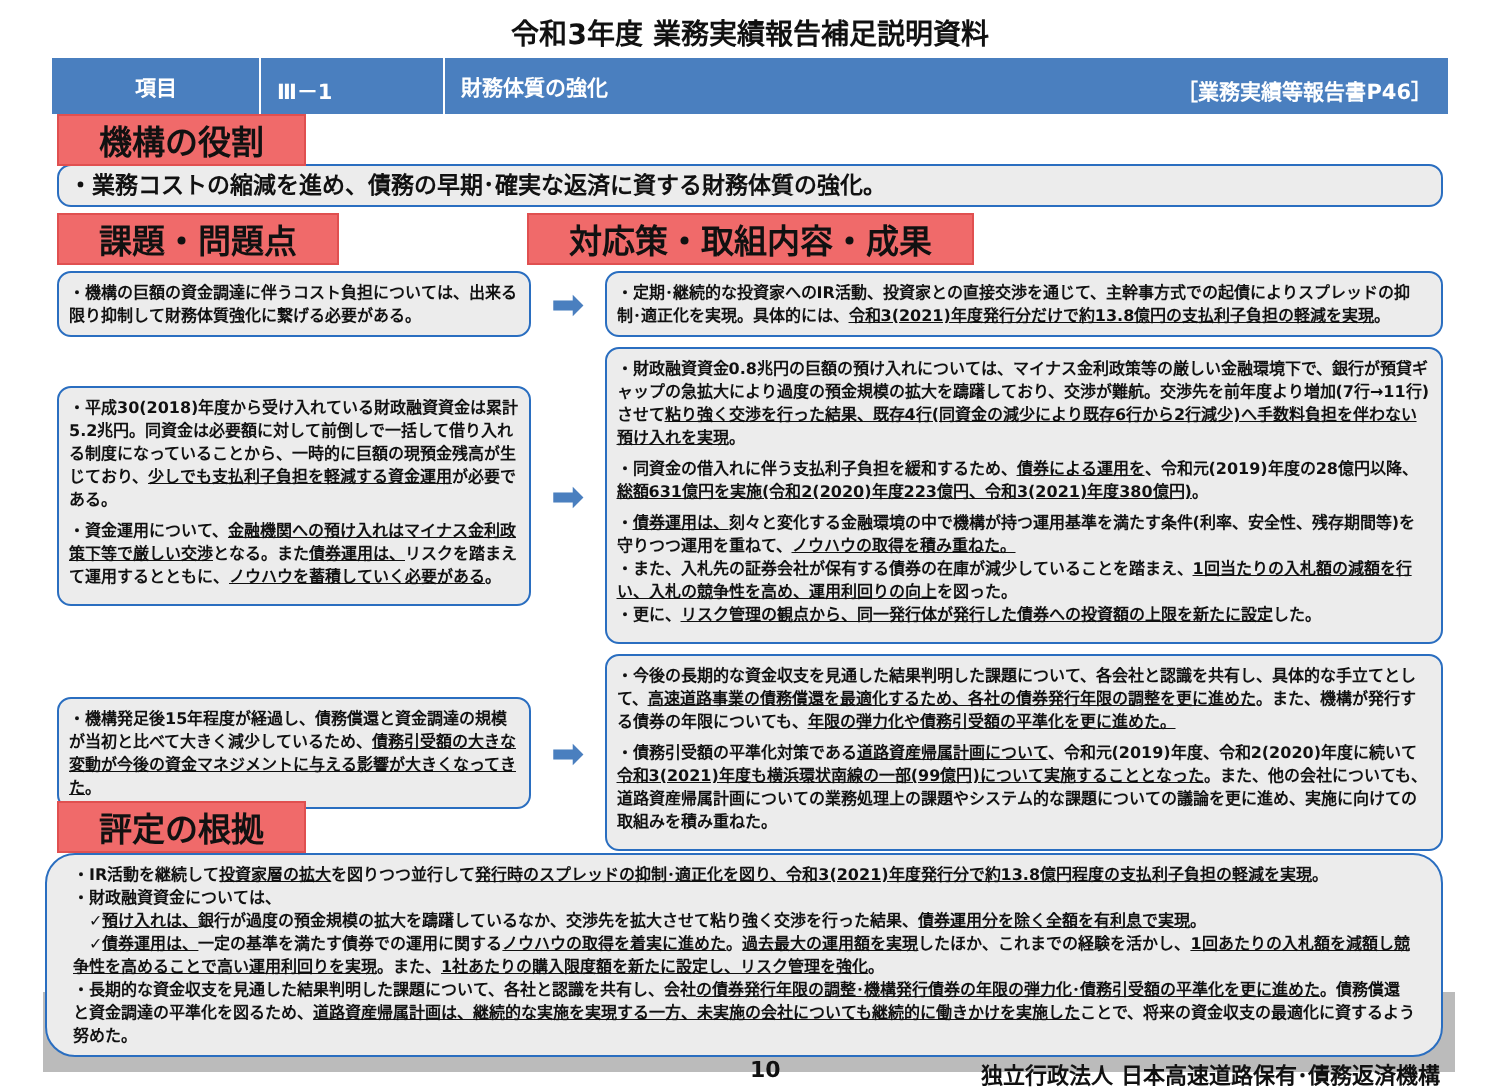令和3年度 業務実績報告補足説明資料
項目 Ⅲ－1
財務体質の強化 ［業務実績等報告書P46］
機構の役割
・業務コストの縮減を進め、債務の早期･確実な返済に資する財務体質の強化。
課題・問題点 対応策・取組内容・成果
・機構の巨額の資金調達に伴うコスト負担については、出来る限り抑制して財務体質強化に繋げる必要がある。
➡
・定期･継続的な投資家へのIR活動、投資家との直接交渉を通じて、主幹事方式での起債によりスプレッドの抑制･適正化を実現。具体的には、令和3(2021)年度発行分だけで約13.8億円の支払利子負担の軽減を実現。
・平成30(2018)年度から受け入れている財政融資資金は累計5.2兆円。同資金は必要額に対して前倒しで一括して借り入れる制度になっていることから、一時的に巨額の現預金残高が生じており、少しでも支払利子負担を軽減する資金運用が必要である。
・資金運用について、金融機関への預け入れはマイナス金利政策下等で厳しい交渉となる。また債券運用は、リスクを踏まえて運用するとともに、ノウハウを蓄積していく必要がある。
➡
・財政融資資金0.8兆円の巨額の預け入れについては、マイナス金利政策等の厳しい金融環境下で、銀行が預貸ギャップの急拡大により過度の預金規模の拡大を躊躇しており、交渉が難航。交渉先を前年度より増加(7行→11行)させて粘り強く交渉を行った結果、既存4行(同資金の減少により既存6行から2行減少)へ手数料負担を伴わない預け入れを実現。
・同資金の借入れに伴う支払利子負担を緩和するため、債券による運用を、令和元(2019)年度の28億円以降、総額631億円を実施(令和2(2020)年度223億円、令和3(2021)年度380億円)。
・債券運用は、刻々と変化する金融環境の中で機構が持つ運用基準を満たす条件(利率、安全性、残存期間等)を守りつつ運用を重ねて、ノウハウの取得を積み重ねた。
・また、入札先の証券会社が保有する債券の在庫が減少していることを踏まえ、1回当たりの入札額の減額を行い、入札の競争性を高め、運用利回りの向上を図った。
・更に、リスク管理の観点から、同一発行体が発行した債券への投資額の上限を新たに設定した。
・機構発足後15年程度が経過し、債務償還と資金調達の規模が当初と比べて大きく減少しているため、債務引受額の大きな変動が今後の資金マネジメントに与える影響が大きくなってきた。
➡
・今後の長期的な資金収支を見通した結果判明した課題について、各会社と認識を共有し、具体的な手立てとして、高速道路事業の債務償還を最適化するため、各社の債券発行年限の調整を更に進めた。また、機構が発行する債券の年限についても、年限の弾力化や債務引受額の平準化を更に進めた。
・債務引受額の平準化対策である道路資産帰属計画について、令和元(2019)年度、令和2(2020)年度に続いて令和3(2021)年度も横浜環状南線の一部(99億円)について実施することとなった。また、他の会社についても、道路資産帰属計画についての業務処理上の課題やシステム的な課題についての議論を更に進め、実施に向けての取組みを積み重ねた。
評定の根拠
・IR活動を継続して投資家層の拡大を図りつつ並行して発行時のスプレッドの抑制･適正化を図り、令和3(2021)年度発行分で約13.8億円程度の支払利子負担の軽減を実現。
・財政融資資金については、
　✓預け入れは、銀行が過度の預金規模の拡大を躊躇しているなか、交渉先を拡大させて粘り強く交渉を行った結果、債券運用分を除く全額を有利息で実現。
　✓債券運用は、一定の基準を満たす債券での運用に関するノウハウの取得を着実に進めた。過去最大の運用額を実現したほか、これまでの経験を活かし、1回あたりの入札額を減額し競争性を高めることで高い運用利回りを実現。また、1社あたりの購入限度額を新たに設定し、リスク管理を強化。
・長期的な資金収支を見通した結果判明した課題について、各社と認識を共有し、会社の債券発行年限の調整･機構発行債券の年限の弾力化･債務引受額の平準化を更に進めた。債務償還と資金調達の平準化を図るため、道路資産帰属計画は、継続的な実施を実現する一方、未実施の会社についても継続的に働きかけを実施したことで、将来の資金収支の最適化に資するよう努めた。
10 独立行政法人 日本高速道路保有･債務返済機構